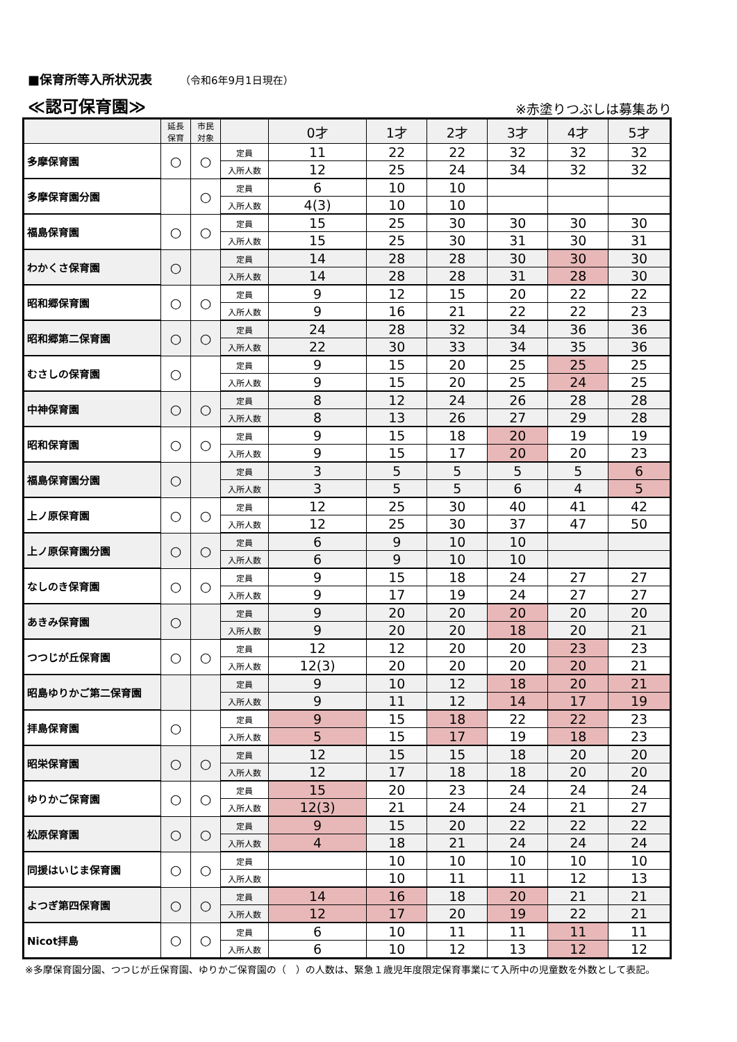■保育所等入所状況表 （令和6年9月1日現在）
≪認可保育園≫
※赤塗りつぶしは募集あり
| | 延長 保育 | 市民 対象 | | 0才 | 1才 | 2才 | 3才 | 4才 | 5才 |
| --- | --- | --- | --- | --- | --- | --- | --- | --- | --- |
| 多摩保育園 | ○ | ○ | 定員 | 11 | 22 | 22 | 32 | 32 | 32 |
| | | | 入所人数 | 12 | 25 | 24 | 34 | 32 | 32 |
| 多摩保育園分園 | | ○ | 定員 | 6 | 10 | 10 | | | |
| | | | 入所人数 | 4(3) | 10 | 10 | | | |
| 福島保育園 | ○ | ○ | 定員 | 15 | 25 | 30 | 30 | 30 | 30 |
| | | | 入所人数 | 15 | 25 | 30 | 31 | 30 | 31 |
| わかくさ保育園 | ○ | | 定員 | 14 | 28 | 28 | 30 | 30 | 30 |
| | | | 入所人数 | 14 | 28 | 28 | 31 | 28 | 30 |
| 昭和郷保育園 | ○ | ○ | 定員 | 9 | 12 | 15 | 20 | 22 | 22 |
| | | | 入所人数 | 9 | 16 | 21 | 22 | 22 | 23 |
| 昭和郷第二保育園 | ○ | ○ | 定員 | 24 | 28 | 32 | 34 | 36 | 36 |
| | | | 入所人数 | 22 | 30 | 33 | 34 | 35 | 36 |
| むさしの保育園 | ○ | | 定員 | 9 | 15 | 20 | 25 | 25 | 25 |
| | | | 入所人数 | 9 | 15 | 20 | 25 | 24 | 25 |
| 中神保育園 | ○ | ○ | 定員 | 8 | 12 | 24 | 26 | 28 | 28 |
| | | | 入所人数 | 8 | 13 | 26 | 27 | 29 | 28 |
| 昭和保育園 | ○ | ○ | 定員 | 9 | 15 | 18 | 20 | 19 | 19 |
| | | | 入所人数 | 9 | 15 | 17 | 20 | 20 | 23 |
| 福島保育園分園 | ○ | | 定員 | 3 | 5 | 5 | 5 | 5 | 6 |
| | | | 入所人数 | 3 | 5 | 5 | 6 | 4 | 5 |
| 上ノ原保育園 | ○ | ○ | 定員 | 12 | 25 | 30 | 40 | 41 | 42 |
| | | | 入所人数 | 12 | 25 | 30 | 37 | 47 | 50 |
| 上ノ原保育園分園 | ○ | ○ | 定員 | 6 | 9 | 10 | 10 | | |
| | | | 入所人数 | 6 | 9 | 10 | 10 | | |
| なしのき保育園 | ○ | ○ | 定員 | 9 | 15 | 18 | 24 | 27 | 27 |
| | | | 入所人数 | 9 | 17 | 19 | 24 | 27 | 27 |
| あきみ保育園 | ○ | | 定員 | 9 | 20 | 20 | 20 | 20 | 20 |
| | | | 入所人数 | 9 | 20 | 20 | 18 | 20 | 21 |
| つつじが丘保育園 | ○ | ○ | 定員 | 12 | 12 | 20 | 20 | 23 | 23 |
| | | | 入所人数 | 12(3) | 20 | 20 | 20 | 20 | 21 |
| 昭島ゆりかご第二保育園 | | | 定員 | 9 | 10 | 12 | 18 | 20 | 21 |
| | | | 入所人数 | 9 | 11 | 12 | 14 | 17 | 19 |
| 拝島保育園 | ○ | | 定員 | 9 | 15 | 18 | 22 | 22 | 23 |
| | | | 入所人数 | 5 | 15 | 17 | 19 | 18 | 23 |
| 昭栄保育園 | ○ | ○ | 定員 | 12 | 15 | 15 | 18 | 20 | 20 |
| | | | 入所人数 | 12 | 17 | 18 | 18 | 20 | 20 |
| ゆりかご保育園 | ○ | ○ | 定員 | 15 | 20 | 23 | 24 | 24 | 24 |
| | | | 入所人数 | 12(3) | 21 | 24 | 24 | 21 | 27 |
| 松原保育園 | ○ | ○ | 定員 | 9 | 15 | 20 | 22 | 22 | 22 |
| | | | 入所人数 | 4 | 18 | 21 | 24 | 24 | 24 |
| 同援はいじま保育園 | ○ | ○ | 定員 | | 10 | 10 | 10 | 10 | 10 |
| | | | 入所人数 | | 10 | 11 | 11 | 12 | 13 |
| よつぎ第四保育園 | ○ | ○ | 定員 | 14 | 16 | 18 | 20 | 21 | 21 |
| | | | 入所人数 | 12 | 17 | 20 | 19 | 22 | 21 |
| Nicot拝島 | ○ | ○ | 定員 | 6 | 10 | 11 | 11 | 11 | 11 |
| | | | 入所人数 | 6 | 10 | 12 | 13 | 12 | 12 |
※多摩保育園分園、つつじが丘保育園、ゆりかご保育園の（　）の人数は、緊急１歳児年度限定保育事業にて入所中の児童数を外数として表記。